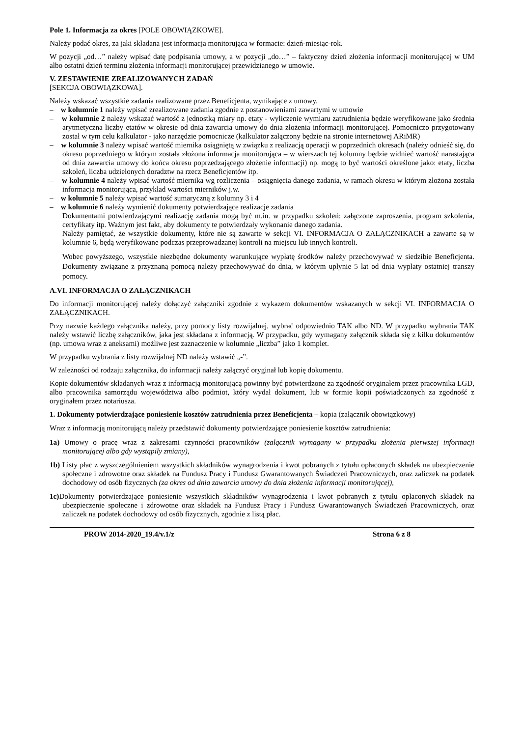Pole 1. Informacja za okres [POLE OBOWIĄZKOWE].
Należy podać okres, za jaki składana jest informacja monitorująca w formacie: dzień-miesiąc-rok.
W pozycji „od…” należy wpisać datę podpisania umowy, a w pozycji „do…” – faktyczny dzień złożenia informacji monitorującej w UM albo ostatni dzień terminu złożenia informacji monitorującej przewidzianego w umowie.
V. ZESTAWIENIE ZREALIZOWANYCH ZADAŃ
[SEKCJA OBOWIĄZKOWA].
Należy wskazać wszystkie zadania realizowane przez Beneficjenta, wynikające z umowy.
– w kolumnie 1 należy wpisać zrealizowane zadania zgodnie z postanowieniami zawartymi w umowie
– w kolumnie 2 należy wskazać wartość z jednostką miary np. etaty - wyliczenie wymiaru zatrudnienia będzie weryfikowane jako średnia arytmetyczna liczby etatów w okresie od dnia zawarcia umowy do dnia złożenia informacji monitorującej. Pomocniczo przygotowany został w tym celu kalkulator - jako narzędzie pomocnicze (kalkulator załączony będzie na stronie internetowej ARiMR)
– w kolumnie 3 należy wpisać wartość miernika osiągniętą w związku z realizacją operacji w poprzednich okresach (należy odnieść się, do okresu poprzedniego w którym została złożona informacja monitorująca – w wierszach tej kolumny będzie widnieć wartość narastająca od dnia zawarcia umowy do końca okresu poprzedzającego złożenie informacji) np. mogą to być wartości określone jako: etaty, liczba szkoleń, liczba udzielonych doradztw na rzecz Beneficjentów itp.
– w kolumnie 4 należy wpisać wartość miernika wg rozliczenia – osiągnięcia danego zadania, w ramach okresu w którym złożona została informacja monitorująca, przykład wartości mierników j.w.
– w kolumnie 5 należy wpisać wartość sumaryczną z kolumny 3 i 4
– w kolumnie 6 należy wymienić dokumenty potwierdzające realizacje zadania
Dokumentami potwierdzającymi realizację zadania mogą być m.in. w przypadku szkoleń: załączone zaproszenia, program szkolenia, certyfikaty itp. Ważnym jest fakt, aby dokumenty te potwierdzały wykonanie danego zadania.
Należy pamiętać, że wszystkie dokumenty, które nie są zawarte w sekcji VI. INFORMACJA O ZAŁĄCZNIKACH a zawarte są w kolumnie 6, będą weryfikowane podczas przeprowadzanej kontroli na miejscu lub innych kontroli.
Wobec powyższego, wszystkie niezbędne dokumenty warunkujące wypłatę środków należy przechowywać w siedzibie Beneficjenta. Dokumenty związane z przyznaną pomocą należy przechowywać do dnia, w którym upłynie 5 lat od dnia wypłaty ostatniej transzy pomocy.
A.VI. INFORMACJA O ZAŁĄCZNIKACH
Do informacji monitorującej należy dołączyć załączniki zgodnie z wykazem dokumentów wskazanych w sekcji VI. INFORMACJA O ZAŁĄCZNIKACH.
Przy nazwie każdego załącznika należy, przy pomocy listy rozwijalnej, wybrać odpowiednio TAK albo ND. W przypadku wybrania TAK należy wstawić liczbę załączników, jaka jest składana z informacją. W przypadku, gdy wymagany załącznik składa się z kilku dokumentów (np. umowa wraz z aneksami) możliwe jest zaznaczenie w kolumnie „liczba” jako 1 komplet.
W przypadku wybrania z listy rozwijalnej ND należy wstawić „-”.
W zależności od rodzaju załącznika, do informacji należy załączyć oryginał lub kopię dokumentu.
Kopie dokumentów składanych wraz z informacją monitorującą powinny być potwierdzone za zgodność oryginałem przez pracownika LGD, albo pracownika samorządu województwa albo podmiot, który wydał dokument, lub w formie kopii poświadczonych za zgodność z oryginałem przez notariusza.
1. Dokumenty potwierdzające poniesienie kosztów zatrudnienia przez Beneficjenta – kopia (załącznik obowiązkowy)
Wraz z informacją monitorującą należy przedstawić dokumenty potwierdzające poniesienie kosztów zatrudnienia:
1a) Umowy o pracę wraz z zakresami czynności pracowników (załącznik wymagany w przypadku złożenia pierwszej informacji monitorującej albo gdy wystąpiły zmiany),
1b) Listy płac z wyszczególnieniem wszystkich składników wynagrodzenia i kwot pobranych z tytułu opłaconych składek na ubezpieczenie społeczne i zdrowotne oraz składek na Fundusz Pracy i Fundusz Gwarantowanych Świadczeń Pracowniczych, oraz zaliczek na podatek dochodowy od osób fizycznych (za okres od dnia zawarcia umowy do dnia złożenia informacji monitorującej),
1c) Dokumenty potwierdzające poniesienie wszystkich składników wynagrodzenia i kwot pobranych z tytułu opłaconych składek na ubezpieczenie społeczne i zdrowotne oraz składek na Fundusz Pracy i Fundusz Gwarantowanych Świadczeń Pracowniczych, oraz zaliczek na podatek dochodowy od osób fizycznych, zgodnie z listą płac.
PROW 2014-2020_19.4/v.1/z Strona 6 z 8